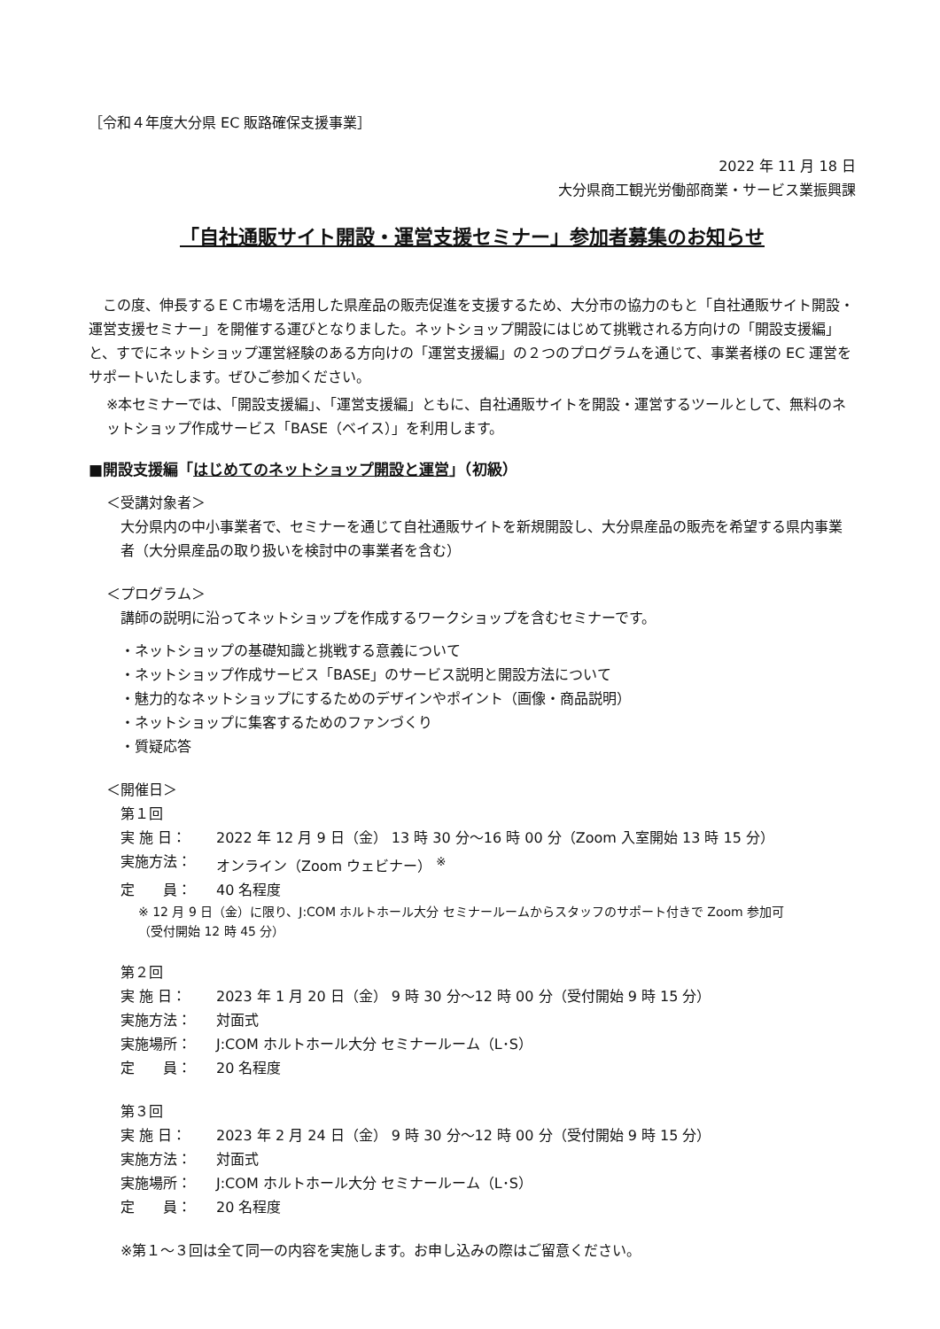［令和４年度大分県 EC 販路確保支援事業］
2022 年 11 月 18 日
大分県商工観光労働部商業・サービス業振興課
「自社通販サイト開設・運営支援セミナー」参加者募集のお知らせ
　この度、伸長するＥＣ市場を活用した県産品の販売促進を支援するため、大分市の協力のもと「自社通販サイト開設・運営支援セミナー」を開催する運びとなりました。ネットショップ開設にはじめて挑戦される方向けの「開設支援編」と、すでにネットショップ運営経験のある方向けの「運営支援編」の２つのプログラムを通じて、事業者様の EC 運営をサポートいたします。ぜひご参加ください。
※本セミナーでは、「開設支援編」、「運営支援編」ともに、自社通販サイトを開設・運営するツールとして、無料のネットショップ作成サービス「BASE（ベイス）」を利用します。
■開設支援編「はじめてのネットショップ開設と運営」（初級）
＜受講対象者＞
大分県内の中小事業者で、セミナーを通じて自社通販サイトを新規開設し、大分県産品の販売を希望する県内事業者（大分県産品の取り扱いを検討中の事業者を含む）
＜プログラム＞
講師の説明に沿ってネットショップを作成するワークショップを含むセミナーです。
・ネットショップの基礎知識と挑戦する意義について
・ネットショップ作成サービス「BASE」のサービス説明と開設方法について
・魅力的なネットショップにするためのデザインやポイント（画像・商品説明）
・ネットショップに集客するためのファンづくり
・質疑応答
＜開催日＞
第１回
実 施 日： 2022 年 12 月 9 日（金） 13 時 30 分～16 時 00 分（Zoom 入室開始 13 時 15 分）
実施方法： オンライン（Zoom ウェビナー） <sup>※</sup>
定　　員： 40 名程度
※ 12 月 9 日（金）に限り、J:COM ホルトホール大分 セミナールームからスタッフのサポート付きで Zoom 参加可
（受付開始 12 時 45 分）
第２回
実 施 日： 2023 年 1 月 20 日（金） 9 時 30 分～12 時 00 分（受付開始 9 時 15 分）
実施方法： 対面式
実施場所： J:COM ホルトホール大分 セミナールーム（L･S）
定　　員： 20 名程度
第３回
実 施 日： 2023 年 2 月 24 日（金） 9 時 30 分～12 時 00 分（受付開始 9 時 15 分）
実施方法： 対面式
実施場所： J:COM ホルトホール大分 セミナールーム（L･S）
定　　員： 20 名程度
※第１～３回は全て同一の内容を実施します。お申し込みの際はご留意ください。